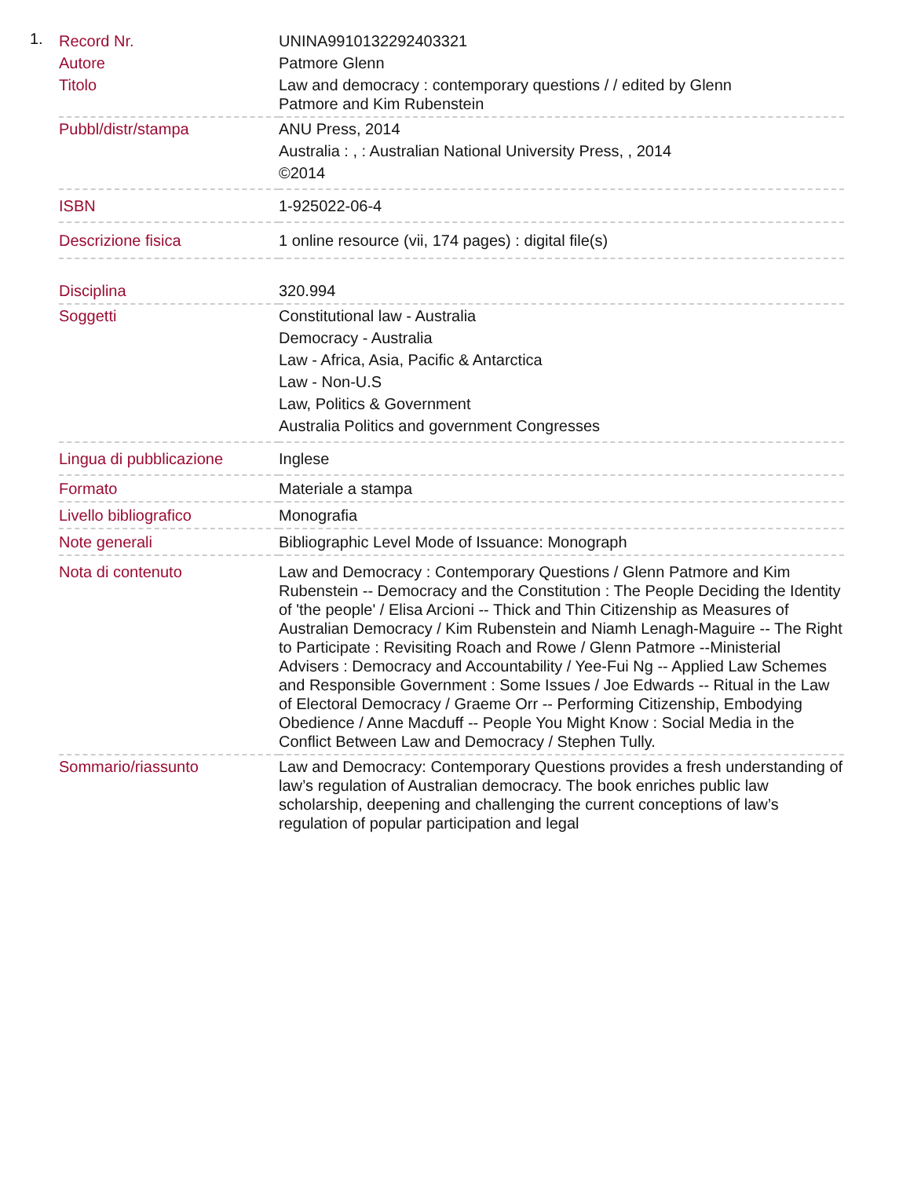1.
| Record Nr. | UNINA9910132292403321 |
| Autore | Patmore Glenn |
| Titolo | Law and democracy : contemporary questions / / edited by Glenn Patmore and Kim Rubenstein |
| Pubbl/distr/stampa | ANU Press, 2014 Australia : , : Australian National University Press, , 2014 ©2014 |
| ISBN | 1-925022-06-4 |
| Descrizione fisica | 1 online resource (vii, 174 pages) : digital file(s) |
| Disciplina | 320.994 |
| Soggetti | Constitutional law - Australia Democracy - Australia Law - Africa, Asia, Pacific & Antarctica Law - Non-U.S Law, Politics & Government Australia Politics and government Congresses |
| Lingua di pubblicazione | Inglese |
| Formato | Materiale a stampa |
| Livello bibliografico | Monografia |
| Note generali | Bibliographic Level Mode of Issuance: Monograph |
| Nota di contenuto | Law and Democracy : Contemporary Questions / Glenn Patmore and Kim Rubenstein -- Democracy and the Constitution : The People Deciding the Identity of 'the people' / Elisa Arcioni -- Thick and Thin Citizenship as Measures of Australian Democracy / Kim Rubenstein and Niamh Lenagh-Maguire -- The Right to Participate : Revisiting Roach and Rowe / Glenn Patmore --Ministerial Advisers : Democracy and Accountability / Yee-Fui Ng -- Applied Law Schemes and Responsible Government : Some Issues / Joe Edwards -- Ritual in the Law of Electoral Democracy / Graeme Orr -- Performing Citizenship, Embodying Obedience / Anne Macduff -- People You Might Know : Social Media in the Conflict Between Law and Democracy / Stephen Tully. |
| Sommario/riassunto | Law and Democracy: Contemporary Questions provides a fresh understanding of law’s regulation of Australian democracy. The book enriches public law scholarship, deepening and challenging the current conceptions of law’s regulation of popular participation and legal |